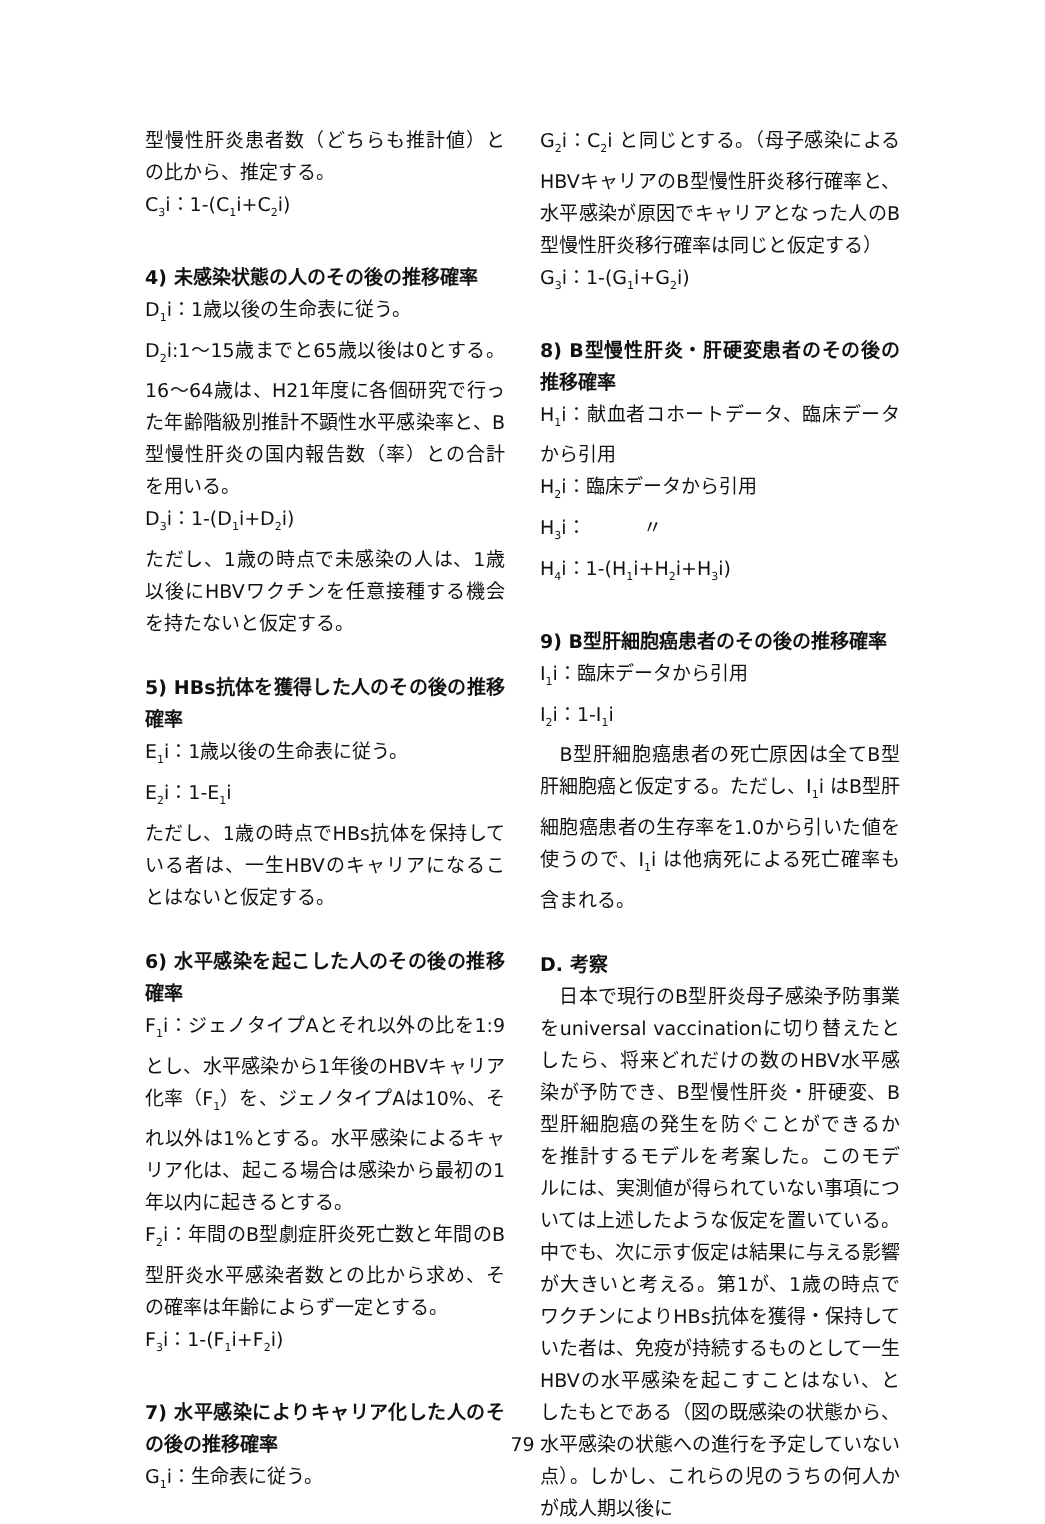型慢性肝炎患者数（どちらも推計値）との比から、推定する。
C<sub>3</sub>i：1-(C<sub>1</sub>i+C<sub>2</sub>i)
4) 未感染状態の人のその後の推移確率
D<sub>1</sub>i：1歳以後の生命表に従う。
D<sub>2</sub>i:1～15歳までと65歳以後は0とする。16～64歳は、H21年度に各個研究で行った年齢階級別推計不顕性水平感染率と、B型慢性肝炎の国内報告数（率）との合計を用いる。
D<sub>3</sub>i：1-(D<sub>1</sub>i+D<sub>2</sub>i)
ただし、1歳の時点で未感染の人は、1歳以後にHBVワクチンを任意接種する機会を持たないと仮定する。
5) HBs抗体を獲得した人のその後の推移確率
E<sub>1</sub>i：1歳以後の生命表に従う。
E<sub>2</sub>i：1-E<sub>1</sub>i
ただし、1歳の時点でHBs抗体を保持している者は、一生HBVのキャリアになることはないと仮定する。
6) 水平感染を起こした人のその後の推移確率
F<sub>1</sub>i：ジェノタイプAとそれ以外の比を1:9とし、水平感染から1年後のHBVキャリア化率（F<sub>1</sub>）を、ジェノタイプAは10%、それ以外は1%とする。水平感染によるキャリア化は、起こる場合は感染から最初の1年以内に起きるとする。
F<sub>2</sub>i：年間のB型劇症肝炎死亡数と年間のB型肝炎水平感染者数との比から求め、その確率は年齢によらず一定とする。
F<sub>3</sub>i：1-(F<sub>1</sub>i+F<sub>2</sub>i)
7) 水平感染によりキャリア化した人のその後の推移確率
G<sub>1</sub>i：生命表に従う。
G<sub>2</sub>i：C<sub>2</sub>i と同じとする。（母子感染によるHBVキャリアのB型慢性肝炎移行確率と、水平感染が原因でキャリアとなった人のB型慢性肝炎移行確率は同じと仮定する）
G<sub>3</sub>i：1-(G<sub>1</sub>i+G<sub>2</sub>i)
8) B型慢性肝炎・肝硬変患者のその後の推移確率
H<sub>1</sub>i：献血者コホートデータ、臨床データから引用
H<sub>2</sub>i：臨床データから引用
H<sub>3</sub>i：　　　〃
H<sub>4</sub>i：1-(H<sub>1</sub>i+H<sub>2</sub>i+H<sub>3</sub>i)
9) B型肝細胞癌患者のその後の推移確率
I<sub>1</sub>i：臨床データから引用
I<sub>2</sub>i：1-I<sub>1</sub>i
　B型肝細胞癌患者の死亡原因は全てB型肝細胞癌と仮定する。ただし、I<sub>1</sub>i はB型肝細胞癌患者の生存率を1.0から引いた値を使うので、I<sub>1</sub>i は他病死による死亡確率も含まれる。
D. 考察
　日本で現行のB型肝炎母子感染予防事業をuniversal vaccinationに切り替えたとしたら、将来どれだけの数のHBV水平感染が予防でき、B型慢性肝炎・肝硬変、B型肝細胞癌の発生を防ぐことができるかを推計するモデルを考案した。このモデルには、実測値が得られていない事項については上述したような仮定を置いている。中でも、次に示す仮定は結果に与える影響が大きいと考える。第1が、1歳の時点でワクチンによりHBs抗体を獲得・保持していた者は、免疫が持続するものとして一生HBVの水平感染を起こすことはない、としたもとである（図の既感染の状態から、水平感染の状態への進行を予定していない点）。しかし、これらの児のうちの何人かが成人期以後に
79